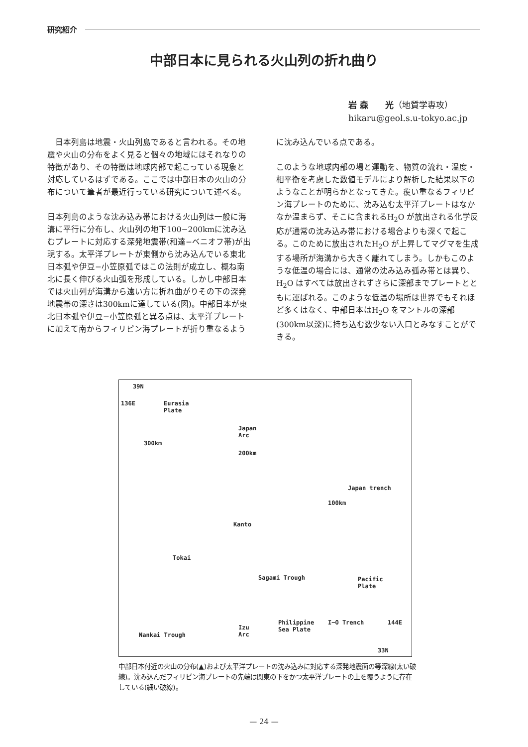研究紹介
中部日本に見られる火山列の折れ曲り
岩 森　　光（地質学専攻）
hikaru@geol.s.u-tokyo.ac.jp
　日本列島は地震・火山列島であると言われる。その地震や火山の分布をよく見ると個々の地域にはそれなりの特徴があり、その特徴は地球内部で起こっている現象と対応しているはずである。ここでは中部日本の火山の分布について筆者が最近行っている研究について述べる。
日本列島のような沈み込み帯における火山列は一般に海溝に平行に分布し、火山列の地下100−200kmに沈み込むプレートに対応する深発地震帯(和達−ベニオフ帯)が出現する。太平洋プレートが東側から沈み込んでいる東北日本弧や伊豆−小笠原弧ではこの法則が成立し、概ね南北に長く伸びる火山弧を形成している。しかし中部日本では火山列が海溝から遠い方に折れ曲がりその下の深発地震帯の深さは300kmに達している(図)。中部日本が東北日本弧や伊豆−小笠原弧と異る点は、太平洋プレートに加えて南からフィリピン海プレートが折り重なるよう
に沈み込んでいる点である。
このような地球内部の場と運動を、物質の流れ・温度・相平衡を考慮した数値モデルにより解析した結果以下のようなことが明らかとなってきた。覆い重なるフィリピン海プレートのために、沈み込む太平洋プレートはなかなか温まらず、そこに含まれるH<sub>2</sub>O が放出される化学反応が通常の沈み込み帯における場合よりも深くで起こる。このために放出されたH<sub>2</sub>O が上昇してマグマを生成する場所が海溝から大きく離れてしまう。しかもこのような低温の場合には、通常の沈み込み弧み帯とは異り、H<sub>2</sub>O はすべては放出されずさらに深部までプレートとともに運ばれる。このような低温の場所は世界でもそれほど多くはなく、中部日本はH<sub>2</sub>O をマントルの深部(300km以深)に持ち込む数少ない入口とみなすことができる。
39N
136E Eurasia
Plate
300km
200km
Japan
Arc
100km
Japan trench
Kanto
Tokai
Sagami Trough Pacific
Plate
Philippine
Sea Plate Izu
Arc
I−O Trench
Nankai Trough
144E
33N
中部日本付近の火山の分布(▲)および太平洋プレートの沈み込みに対応する深発地震面の等深線(太い破線)。沈み込んだフィリピン海プレートの先端は関東の下をかつ太平洋プレートの上を覆うように存在している(細い破線)。
— 24 —